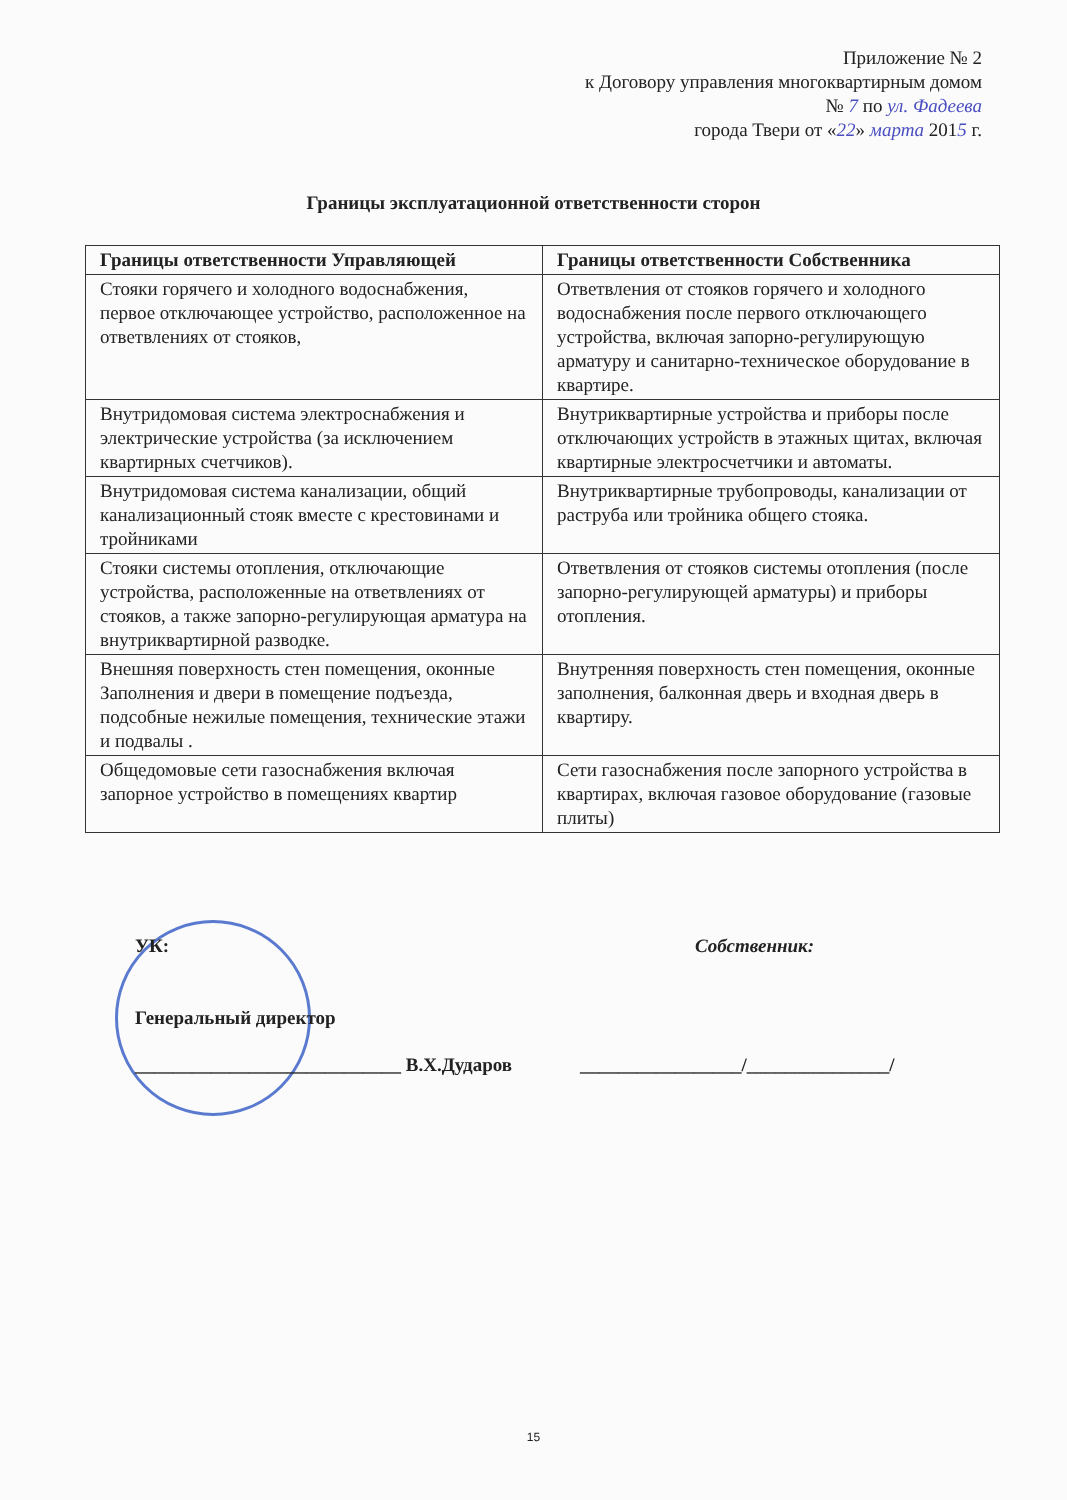Приложение № 2
к Договору управления многоквартирным домом
№ 7 по ул. Фадеева
города Твери от «22» марта 2015 г.
Границы эксплуатационной ответственности сторон
| Границы ответственности Управляющей | Границы ответственности Собственника |
| --- | --- |
| Стояки горячего и холодного водоснабжения, первое отключающее устройство, расположенное на ответвлениях от стояков, | Ответвления от стояков горячего и холодного водоснабжения после первого отключающего устройства, включая запорно-регулирующую арматуру и санитарно-техническое оборудование в квартире. |
| Внутридомовая система электроснабжения и электрические устройства (за исключением квартирных счетчиков). | Внутриквартирные устройства и приборы после отключающих устройств в этажных щитах, включая квартирные электросчетчики и автоматы. |
| Внутридомовая система канализации, общий канализационный стояк вместе с крестовинами и тройниками | Внутриквартирные трубопроводы, канализации от раструба или тройника общего стояка. |
| Стояки системы отопления, отключающие устройства, расположенные на ответвлениях от стояков, а также запорно-регулирующая арматура на внутриквартирной разводке. | Ответвления от стояков системы отопления (после запорно-регулирующей арматуры) и приборы отопления. |
| Внешняя поверхность стен помещения, оконные Заполнения и двери в помещение подъезда, подсобные нежилые помещения, технические этажи и подвалы . | Внутренняя поверхность стен помещения, оконные заполнения, балконная дверь и входная дверь в квартиру. |
| Общедомовые сети газоснабжения включая запорное устройство в помещениях квартир | Сети газоснабжения после запорного устройства в квартирах, включая газовое оборудование (газовые плиты) |
УК: Собственник:
Генеральный директор
____________________________ В.Х.Дударов _________________/_______________/
15